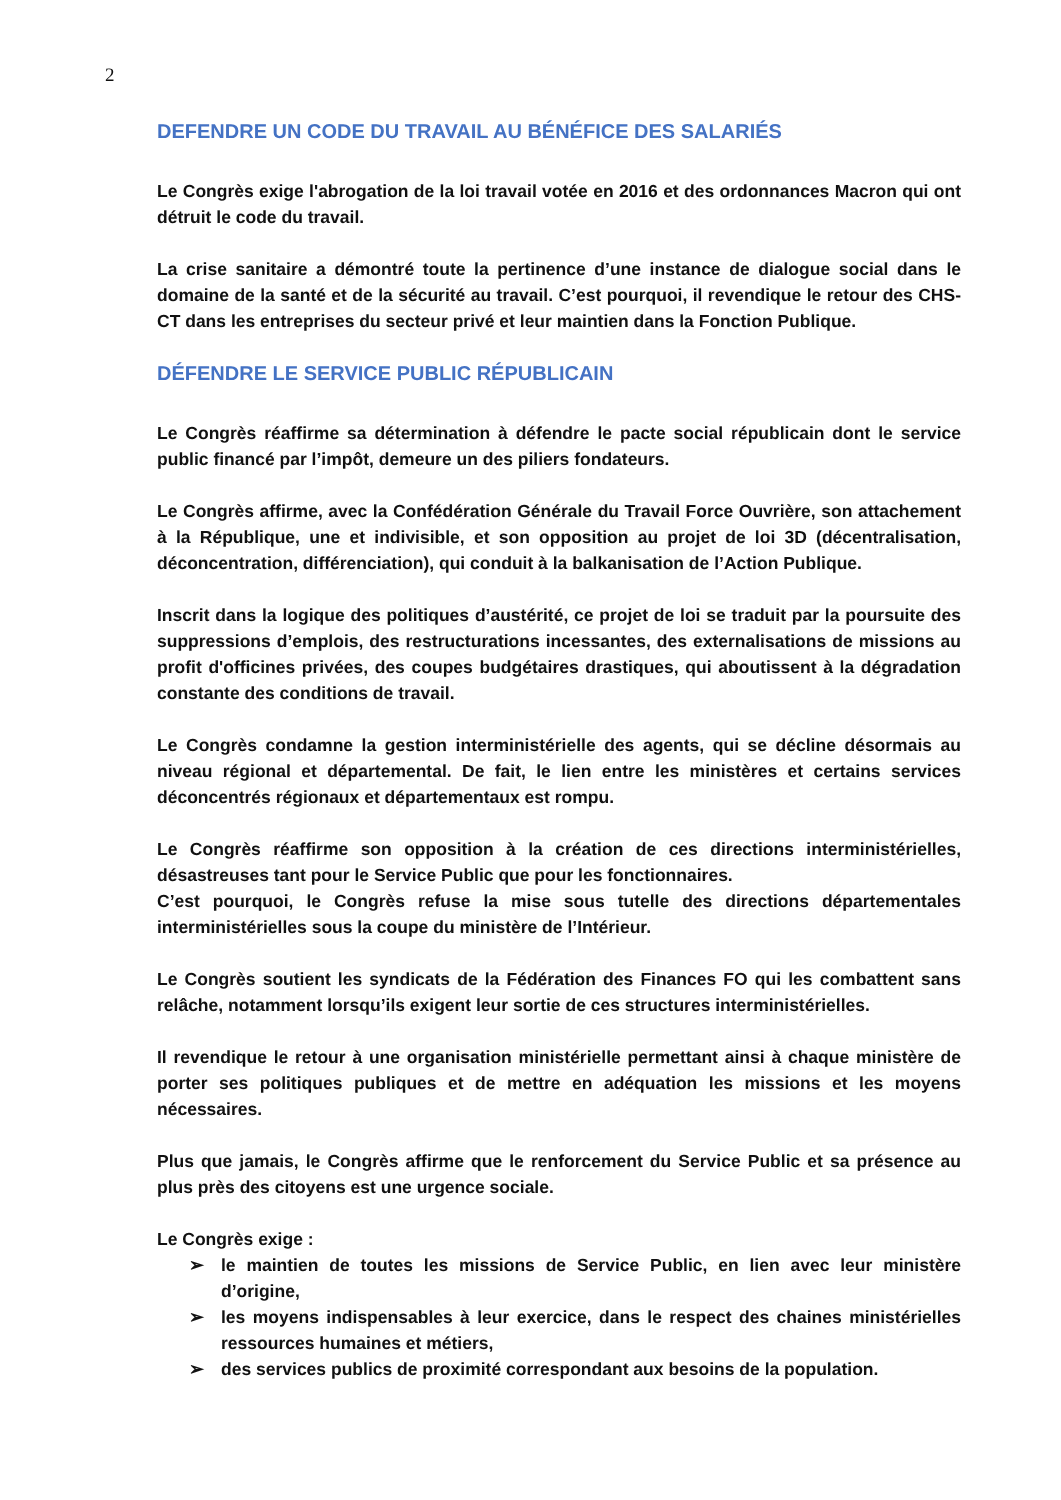2
DEFENDRE UN CODE DU TRAVAIL AU BÉNÉFICE DES SALARIÉS
Le Congrès exige l'abrogation de la loi travail votée en 2016 et des ordonnances Macron qui ont détruit le code du travail.
La crise sanitaire a démontré toute la pertinence d’une instance de dialogue social dans le domaine de la santé et de la sécurité au travail. C’est pourquoi, il revendique le retour des CHS-CT dans les entreprises du secteur privé et leur maintien dans la Fonction Publique.
DÉFENDRE LE SERVICE PUBLIC RÉPUBLICAIN
Le Congrès réaffirme sa détermination à défendre le pacte social républicain dont le service public financé par l’impôt, demeure un des piliers fondateurs.
Le Congrès affirme, avec la Confédération Générale du Travail Force Ouvrière, son attachement à la République, une et indivisible, et son opposition au projet de loi 3D (décentralisation, déconcentration, différenciation), qui conduit à la balkanisation de l’Action Publique.
Inscrit dans la logique des politiques d’austérité, ce projet de loi se traduit par la poursuite des suppressions d’emplois, des restructurations incessantes, des externalisations de missions au profit d'officines privées, des coupes budgétaires drastiques, qui aboutissent à la dégradation constante des conditions de travail.
Le Congrès condamne la gestion interministérielle des agents, qui se décline désormais au niveau régional et départemental. De fait, le lien entre les ministères et certains services déconcentrés régionaux et départementaux est rompu.
Le Congrès réaffirme son opposition à la création de ces directions interministérielles, désastreuses tant pour le Service Public que pour les fonctionnaires.
C’est pourquoi, le Congrès refuse la mise sous tutelle des directions départementales interministérielles sous la coupe du ministère de l’Intérieur.
Le Congrès soutient les syndicats de la Fédération des Finances FO qui les combattent sans relâche, notamment lorsqu’ils exigent leur sortie de ces structures interministérielles.
Il revendique le retour à une organisation ministérielle permettant ainsi à chaque ministère de porter ses politiques publiques et de mettre en adéquation les missions et les moyens nécessaires.
Plus que jamais, le Congrès affirme que le renforcement du Service Public et sa présence au plus près des citoyens est une urgence sociale.
Le Congrès exige :
➢ le maintien de toutes les missions de Service Public, en lien avec leur ministère d’origine,
➢ les moyens indispensables à leur exercice, dans le respect des chaines ministérielles ressources humaines et métiers,
➢ des services publics de proximité correspondant aux besoins de la population.